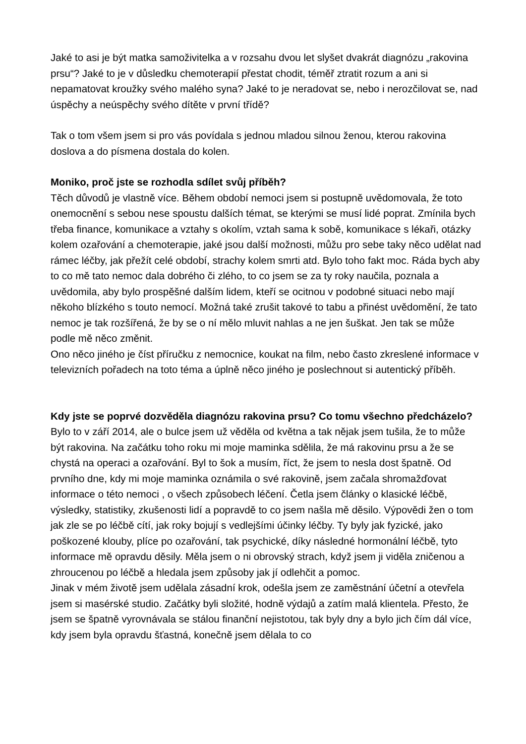Jaké to asi je být matka samoživitelka a v rozsahu dvou let slyšet dvakrát diagnózu „rakovina prsu“? Jaké to je v důsledku chemoterapií přestat chodit, téměř ztratit rozum a ani si nepamatovat kroužky svého malého syna? Jaké to je neradovat se, nebo i nerozčilovat se, nad úspěchy a neúspěchy svého dítěte v první třídě?
Tak o tom všem jsem si pro vás povídala s jednou mladou silnou ženou, kterou rakovina doslova a do písmena dostala do kolen.
Moniko, proč jste se rozhodla sdílet svůj příběh?
Těch důvodů je vlastně více. Během období nemoci jsem si postupně uvědomovala, že toto onemocnění s sebou nese spoustu dalších témat, se kterými se musí lidé poprat. Zmínila bych třeba finance, komunikace a vztahy s okolím, vztah sama k sobě, komunikace s lékaři, otázky kolem ozařování a chemoterapie, jaké jsou další možnosti, můžu pro sebe taky něco udělat nad rámec léčby, jak přežít celé období, strachy kolem smrti atd. Bylo toho fakt moc. Ráda bych aby to co mě tato nemoc dala dobrého či zlého, to co jsem se za ty roky naučila, poznala a uvědomila, aby bylo prospěšné dalším lidem, kteří se ocitnou v podobné situaci nebo mají někoho blízkého s touto nemocí. Možná také zrušit takové to tabu a přinést uvědomění, že tato nemoc je tak rozšířená, že by se o ní mělo mluvit nahlas a ne jen šuškat. Jen tak se může podle mě něco změnit.
Ono něco jiného je číst příručku z nemocnice, koukat na film, nebo často zkreslené informace v televizních pořadech na toto téma a úplně něco jiného je poslechnout si autentický příběh.
Kdy jste se poprvé dozvěděla diagnózu rakovina prsu? Co tomu všechno předcházelo?
Bylo to v září 2014, ale o bulce jsem už věděla od května a tak nějak jsem tušila, že to může být rakovina. Na začátku toho roku mi moje maminka sdělila, že má rakovinu prsu a že se chystá na operaci a ozařování. Byl to šok a musím, říct, že jsem to nesla dost špatně. Od prvního dne, kdy mi moje maminka oznámila o své rakovině, jsem začala shromažďovat informace o této nemoci , o všech způsobech léčení. Četla jsem články o klasické léčbě, výsledky, statistiky, zkušenosti lidí a popravdě to co jsem našla mě děsilo. Výpovědi žen o tom jak zle se po léčbě cítí, jak roky bojují s vedlejšími účinky léčby. Ty byly jak fyzické, jako poškozené klouby, plíce po ozařování, tak psychické, díky následné hormonální léčbě, tyto informace mě opravdu děsily. Měla jsem o ni obrovský strach, když jsem ji viděla zničenou a zhroucenou po léčbě a hledala jsem způsoby jak jí odlehčit a pomoc.
Jinak v mém životě jsem udělala zásadní krok, odešla jsem ze zaměstnání účetní a otevřela jsem si masérské studio. Začátky byli složité, hodně výdajů a zatím malá klientela. Přesto, že jsem se špatně vyrovnávala se stálou finanční nejistotou, tak byly dny a bylo jich čím dál více, kdy jsem byla opravdu šťastná, konečně jsem dělala to co